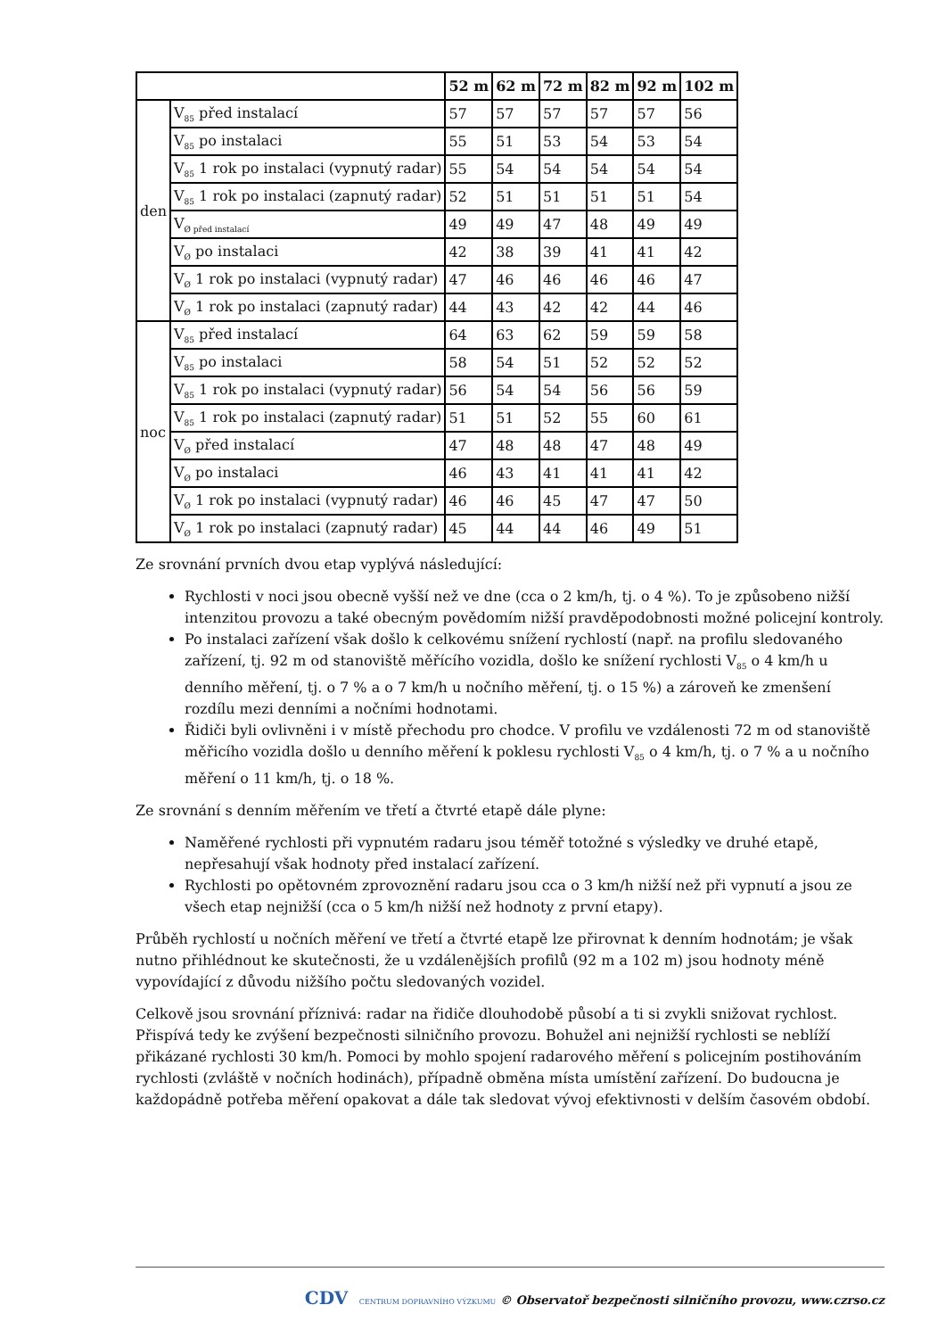| | | 52 m | 62 m | 72 m | 82 m | 92 m | 102 m |
| --- | --- | --- | --- | --- | --- | --- | --- |
| den | V<sub>85</sub> před instalací | 57 | 57 | 57 | 57 | 57 | 56 |
| | V<sub>85</sub> po instalaci | 55 | 51 | 53 | 54 | 53 | 54 |
| | V<sub>85</sub> 1 rok po instalaci (vypnutý radar) | 55 | 54 | 54 | 54 | 54 | 54 |
| | V<sub>85</sub> 1 rok po instalaci (zapnutý radar) | 52 | 51 | 51 | 51 | 51 | 54 |
| | V<sub>Ø před instalací</sub> | 49 | 49 | 47 | 48 | 49 | 49 |
| | V<sub>Ø</sub> po instalaci | 42 | 38 | 39 | 41 | 41 | 42 |
| | V<sub>Ø</sub> 1 rok po instalaci (vypnutý radar) | 47 | 46 | 46 | 46 | 46 | 47 |
| | V<sub>Ø</sub> 1 rok po instalaci (zapnutý radar) | 44 | 43 | 42 | 42 | 44 | 46 |
| noc | V<sub>85</sub> před instalací | 64 | 63 | 62 | 59 | 59 | 58 |
| | V<sub>85</sub> po instalaci | 58 | 54 | 51 | 52 | 52 | 52 |
| | V<sub>85</sub> 1 rok po instalaci (vypnutý radar) | 56 | 54 | 54 | 56 | 56 | 59 |
| | V<sub>85</sub> 1 rok po instalaci (zapnutý radar) | 51 | 51 | 52 | 55 | 60 | 61 |
| | V<sub>Ø</sub> před instalací | 47 | 48 | 48 | 47 | 48 | 49 |
| | V<sub>Ø</sub> po instalaci | 46 | 43 | 41 | 41 | 41 | 42 |
| | V<sub>Ø</sub> 1 rok po instalaci (vypnutý radar) | 46 | 46 | 45 | 47 | 47 | 50 |
| | V<sub>Ø</sub> 1 rok po instalaci (zapnutý radar) | 45 | 44 | 44 | 46 | 49 | 51 |
Ze srovnání prvních dvou etap vyplývá následující:
Rychlosti v noci jsou obecně vyšší než ve dne (cca o 2 km/h, tj. o 4 %). To je způsobeno nižší intenzitou provozu a také obecným povědomím nižší pravděpodobnosti možné policejní kontroly.
Po instalaci zařízení však došlo k celkovému snížení rychlostí (např. na profilu sledovaného zařízení, tj. 92 m od stanoviště měřícího vozidla, došlo ke snížení rychlosti V<sub>85</sub> o 4 km/h u denního měření, tj. o 7 % a o 7 km/h u nočního měření, tj. o 15 %) a zároveň ke zmenšení rozdílu mezi denními a nočními hodnotami.
Řidiči byli ovlivněni i v místě přechodu pro chodce. V profilu ve vzdálenosti 72 m od stanoviště měřicího vozidla došlo u denního měření k poklesu rychlosti V<sub>85</sub> o 4 km/h, tj. o 7 % a u nočního měření o 11 km/h, tj. o 18 %.
Ze srovnání s denním měřením ve třetí a čtvrté etapě dále plyne:
Naměřené rychlosti při vypnutém radaru jsou téměř totožné s výsledky ve druhé etapě, nepřesahují však hodnoty před instalací zařízení.
Rychlosti po opětovném zprovoznění radaru jsou cca o 3 km/h nižší než při vypnutí a jsou ze všech etap nejnižší (cca o 5 km/h nižší než hodnoty z první etapy).
Průběh rychlostí u nočních měření ve třetí a čtvrté etapě lze přirovnat k denním hodnotám; je však nutno přihlédnout ke skutečnosti, že u vzdálenějších profilů (92 m a 102 m) jsou hodnoty méně vypovídající z důvodu nižšího počtu sledovaných vozidel.
Celkově jsou srovnání příznivá: radar na řidiče dlouhodobě působí a ti si zvykli snižovat rychlost. Přispívá tedy ke zvýšení bezpečnosti silničního provozu. Bohužel ani nejnižší rychlosti se neblíží přikázané rychlosti 30 km/h. Pomoci by mohlo spojení radarového měření s policejním postihováním rychlosti (zvláště v nočních hodinách), případně obměna místa umístění zařízení. Do budoucna je každopádně potřeba měření opakovat a dále tak sledovat vývoj efektivnosti v delším časovém období.
CDV CENTRUM DOPRAVNÍHO VÝZKUMU © Observatoř bezpečnosti silničního provozu, www.czrso.cz